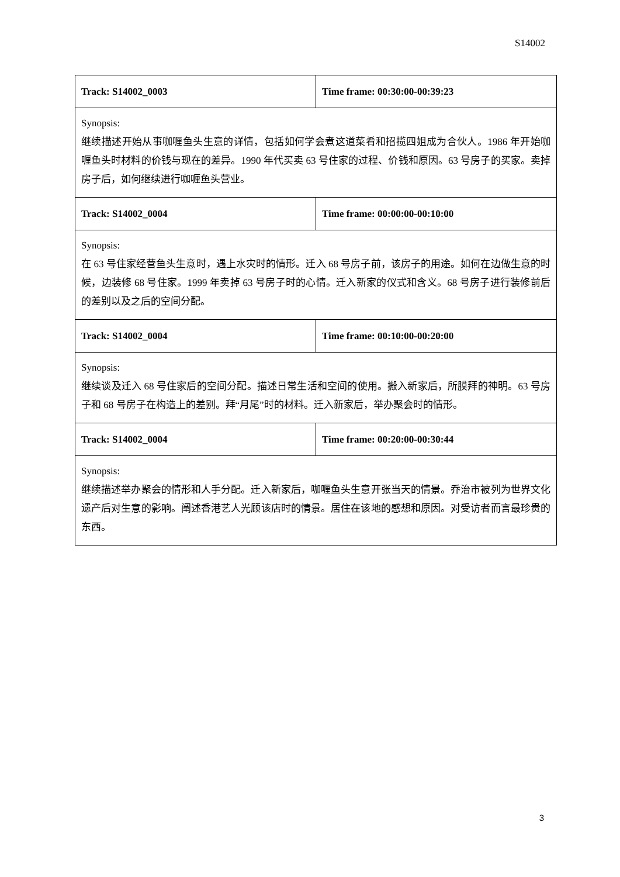S14002
| Track: S14002_0003 | Time frame: 00:30:00-00:39:23 |
| Synopsis: 继续描述开始从事咖喱鱼头生意的详情，包括如何学会煮这道菜肴和招揽四姐成为合伙人。1986 年开始咖喱鱼头时材料的价钱与现在的差异。1990 年代买卖 63 号住家的过程、价钱和原因。63 号房子的买家。卖掉房子后，如何继续进行咖喱鱼头营业。 | |
| Track: S14002_0004 | Time frame: 00:00:00-00:10:00 |
| Synopsis: 在 63 号住家经营鱼头生意时，遇上水灾时的情形。迁入 68 号房子前，该房子的用途。如何在边做生意的时候，边装修 68 号住家。1999 年卖掉 63 号房子时的心情。迁入新家的仪式和含义。68 号房子进行装修前后的差别以及之后的空间分配。 | |
| Track: S14002_0004 | Time frame: 00:10:00-00:20:00 |
| Synopsis: 继续谈及迁入 68 号住家后的空间分配。描述日常生活和空间的使用。搬入新家后，所膜拜的神明。63 号房子和 68 号房子在构造上的差别。拜“月尾”时的材料。迁入新家后，举办聚会时的情形。 | |
| Track: S14002_0004 | Time frame: 00:20:00-00:30:44 |
| Synopsis: 继续描述举办聚会的情形和人手分配。迁入新家后，咖喱鱼头生意开张当天的情景。乔治市被列为世界文化遗产后对生意的影响。阐述香港艺人光顾该店时的情景。居住在该地的感想和原因。对受访者而言最珍贵的东西。 | |
3